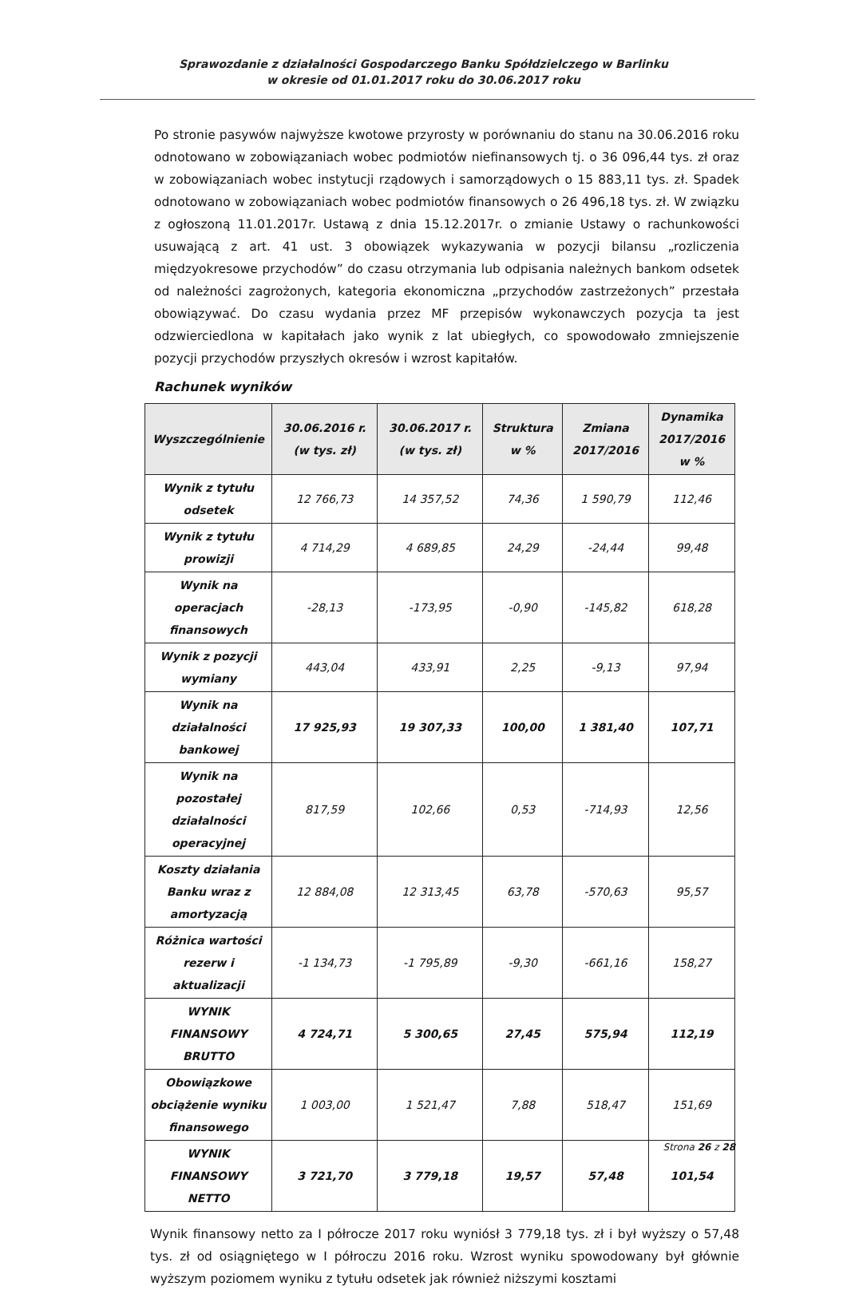Sprawozdanie z działalności Gospodarczego Banku Spółdzielczego w Barlinku
w okresie od 01.01.2017 roku do 30.06.2017 roku
Po stronie pasywów najwyższe kwotowe przyrosty w porównaniu do stanu na 30.06.2016 roku odnotowano w zobowiązaniach wobec podmiotów niefinansowych tj. o 36 096,44 tys. zł oraz w zobowiązaniach wobec instytucji rządowych i samorządowych o 15 883,11 tys. zł. Spadek odnotowano w zobowiązaniach wobec podmiotów finansowych o 26 496,18 tys. zł. W związku z ogłoszoną 11.01.2017r. Ustawą z dnia 15.12.2017r. o zmianie Ustawy o rachunkowości usuwającą z art. 41 ust. 3 obowiązek wykazywania w pozycji bilansu „rozliczenia międzyokresowe przychodów” do czasu otrzymania lub odpisania należnych bankom odsetek od należności zagrożonych, kategoria ekonomiczna „przychodów zastrzeżonych” przestała obowiązywać. Do czasu wydania przez MF przepisów wykonawczych pozycja ta jest odzwierciedlona w kapitałach jako wynik z lat ubiegłych, co spowodowało zmniejszenie pozycji przychodów przyszłych okresów i wzrost kapitałów.
Rachunek wyników
| Wyszczególnienie | 30.06.2016 r. (w tys. zł) | 30.06.2017 r. (w tys. zł) | Struktura w % | Zmiana 2017/2016 | Dynamika 2017/2016 w % |
| --- | --- | --- | --- | --- | --- |
| Wynik z tytułu odsetek | 12 766,73 | 14 357,52 | 74,36 | 1 590,79 | 112,46 |
| Wynik z tytułu prowizji | 4 714,29 | 4 689,85 | 24,29 | -24,44 | 99,48 |
| Wynik na operacjach finansowych | -28,13 | -173,95 | -0,90 | -145,82 | 618,28 |
| Wynik z pozycji wymiany | 443,04 | 433,91 | 2,25 | -9,13 | 97,94 |
| Wynik na działalności bankowej | 17 925,93 | 19 307,33 | 100,00 | 1 381,40 | 107,71 |
| Wynik na pozostałej działalności operacyjnej | 817,59 | 102,66 | 0,53 | -714,93 | 12,56 |
| Koszty działania Banku wraz z amortyzacją | 12 884,08 | 12 313,45 | 63,78 | -570,63 | 95,57 |
| Różnica wartości rezerw i aktualizacji | -1 134,73 | -1 795,89 | -9,30 | -661,16 | 158,27 |
| WYNIK FINANSOWY BRUTTO | 4 724,71 | 5 300,65 | 27,45 | 575,94 | 112,19 |
| Obowiązkowe obciążenie wyniku finansowego | 1 003,00 | 1 521,47 | 7,88 | 518,47 | 151,69 |
| WYNIK FINANSOWY NETTO | 3 721,70 | 3 779,18 | 19,57 | 57,48 | 101,54 |
Wynik finansowy netto za I półrocze 2017 roku wyniósł 3 779,18 tys. zł i był wyższy o 57,48 tys. zł od osiągniętego w I półroczu 2016 roku. Wzrost wyniku spowodowany był głównie wyższym poziomem wyniku z tytułu odsetek jak również niższymi kosztami
Strona 26 z 28